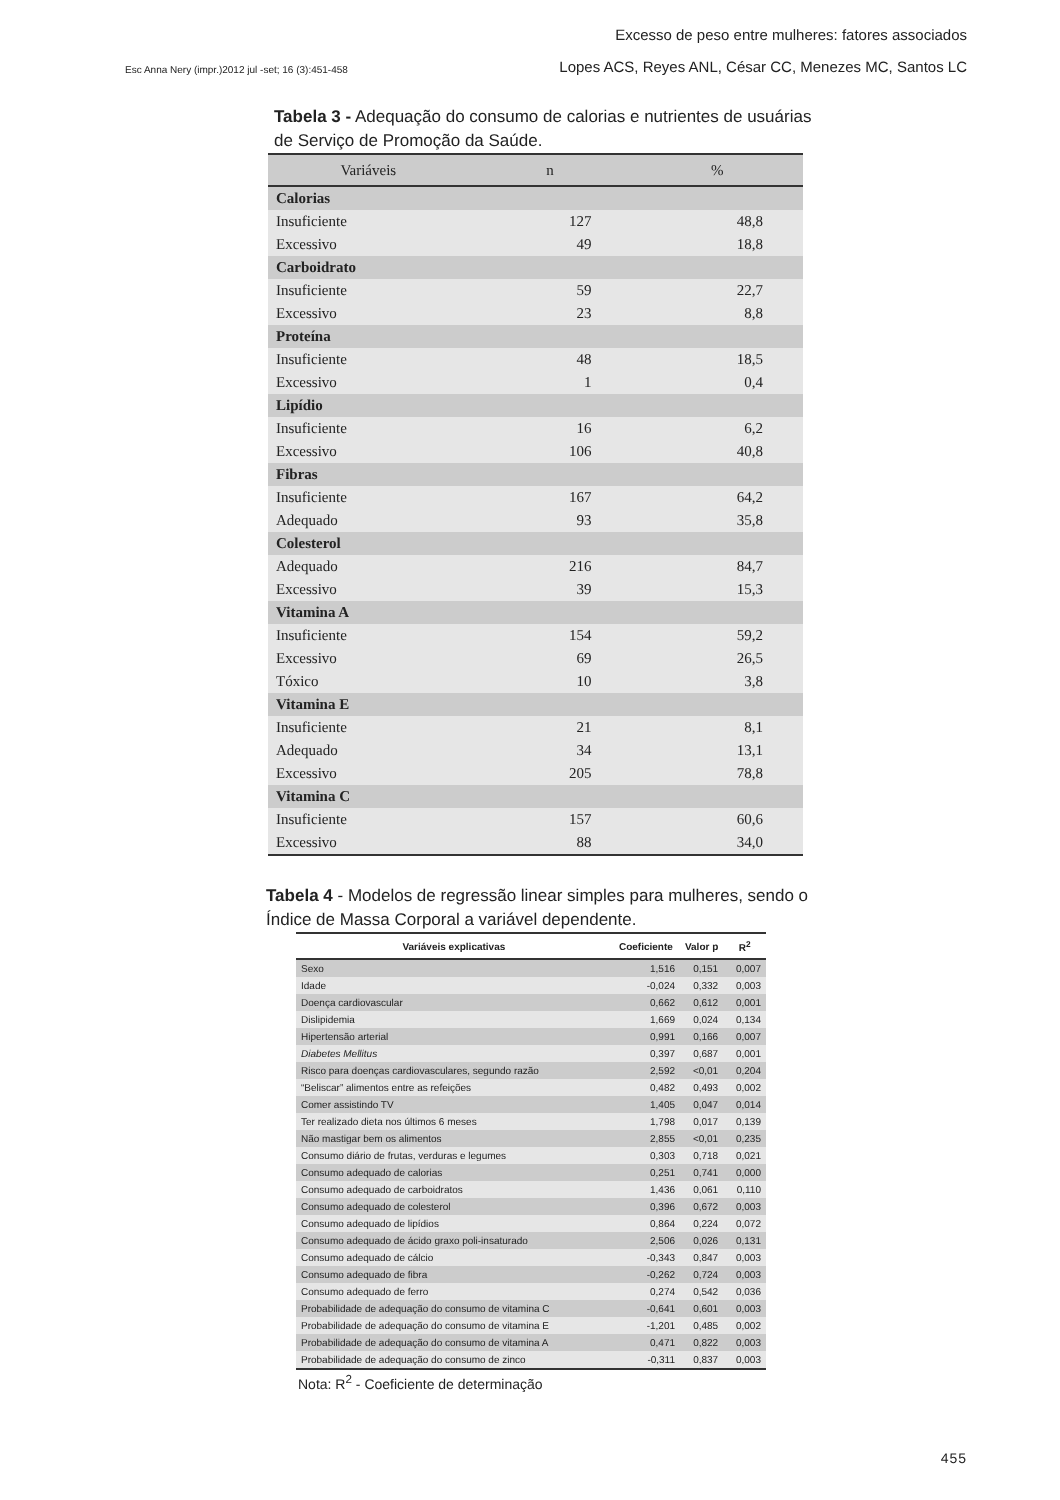Excesso de peso entre mulheres: fatores associados
Esc Anna Nery (impr.)2012 jul -set; 16 (3):451-458
Lopes ACS, Reyes ANL, César CC, Menezes MC, Santos LC
Tabela 3 - Adequação do consumo de calorias e nutrientes de usuárias de Serviço de Promoção da Saúde.
| Variáveis | n | % |
| --- | --- | --- |
| Calorias | | |
| Insuficiente | 127 | 48,8 |
| Excessivo | 49 | 18,8 |
| Carboidrato | | |
| Insuficiente | 59 | 22,7 |
| Excessivo | 23 | 8,8 |
| Proteína | | |
| Insuficiente | 48 | 18,5 |
| Excessivo | 1 | 0,4 |
| Lipídio | | |
| Insuficiente | 16 | 6,2 |
| Excessivo | 106 | 40,8 |
| Fibras | | |
| Insuficiente | 167 | 64,2 |
| Adequado | 93 | 35,8 |
| Colesterol | | |
| Adequado | 216 | 84,7 |
| Excessivo | 39 | 15,3 |
| Vitamina A | | |
| Insuficiente | 154 | 59,2 |
| Excessivo | 69 | 26,5 |
| Tóxico | 10 | 3,8 |
| Vitamina E | | |
| Insuficiente | 21 | 8,1 |
| Adequado | 34 | 13,1 |
| Excessivo | 205 | 78,8 |
| Vitamina C | | |
| Insuficiente | 157 | 60,6 |
| Excessivo | 88 | 34,0 |
Tabela 4 - Modelos de regressão linear simples para mulheres, sendo o Índice de Massa Corporal a variável dependente.
| Variáveis explicativas | Coeficiente | Valor p | R<sup>2</sup> |
| --- | --- | --- | --- |
| Sexo | 1,516 | 0,151 | 0,007 |
| Idade | -0,024 | 0,332 | 0,003 |
| Doença cardiovascular | 0,662 | 0,612 | 0,001 |
| Dislipidemia | 1,669 | 0,024 | 0,134 |
| Hipertensão arterial | 0,991 | 0,166 | 0,007 |
| Diabetes Mellitus | 0,397 | 0,687 | 0,001 |
| Risco para doenças cardiovasculares, segundo razão | 2,592 | <0,01 | 0,204 |
| “Beliscar” alimentos entre as refeições | 0,482 | 0,493 | 0,002 |
| Comer assistindo TV | 1,405 | 0,047 | 0,014 |
| Ter realizado dieta nos últimos 6 meses | 1,798 | 0,017 | 0,139 |
| Não mastigar bem os alimentos | 2,855 | <0,01 | 0,235 |
| Consumo diário de frutas, verduras e legumes | 0,303 | 0,718 | 0,021 |
| Consumo adequado de calorias | 0,251 | 0,741 | 0,000 |
| Consumo adequado de carboidratos | 1,436 | 0,061 | 0,110 |
| Consumo adequado de colesterol | 0,396 | 0,672 | 0,003 |
| Consumo adequado de lipídios | 0,864 | 0,224 | 0,072 |
| Consumo adequado de ácido graxo poli-insaturado | 2,506 | 0,026 | 0,131 |
| Consumo adequado de cálcio | -0,343 | 0,847 | 0,003 |
| Consumo adequado de fibra | -0,262 | 0,724 | 0,003 |
| Consumo adequado de ferro | 0,274 | 0,542 | 0,036 |
| Probabilidade de adequação do consumo de vitamina C | -0,641 | 0,601 | 0,003 |
| Probabilidade de adequação do consumo de vitamina E | -1,201 | 0,485 | 0,002 |
| Probabilidade de adequação do consumo de vitamina A | 0,471 | 0,822 | 0,003 |
| Probabilidade de adequação do consumo de zinco | -0,311 | 0,837 | 0,003 |
Nota: R<sup>2</sup> - Coeficiente de determinação
455